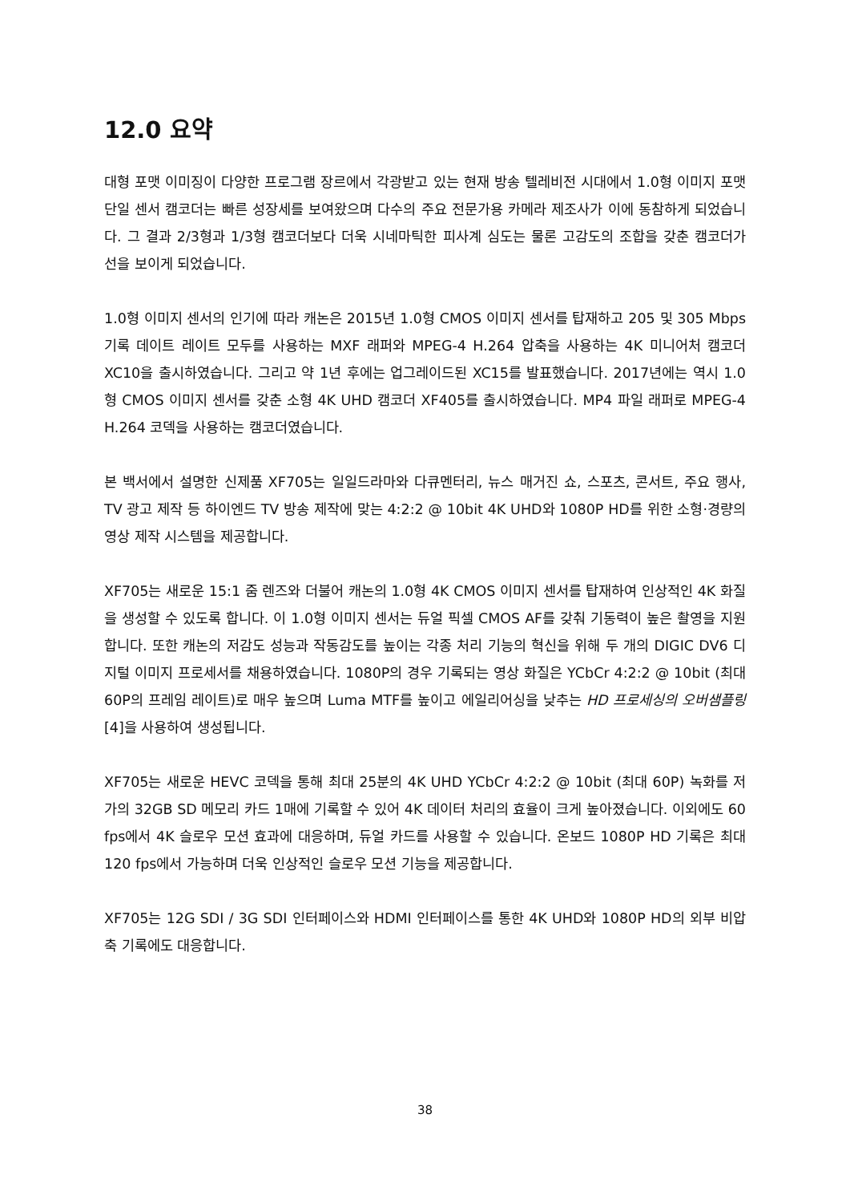12.0 요약
대형 포맷 이미징이 다양한 프로그램 장르에서 각광받고 있는 현재 방송 텔레비전 시대에서 1.0형 이미지 포맷 단일 센서 캠코더는 빠른 성장세를 보여왔으며 다수의 주요 전문가용 카메라 제조사가 이에 동참하게 되었습니다. 그 결과 2/3형과 1/3형 캠코더보다 더욱 시네마틱한 피사계 심도는 물론 고감도의 조합을 갖춘 캠코더가 선을 보이게 되었습니다.
1.0형 이미지 센서의 인기에 따라 캐논은 2015년 1.0형 CMOS 이미지 센서를 탑재하고 205 및 305 Mbps 기록 데이트 레이트 모두를 사용하는 MXF 래퍼와 MPEG-4 H.264 압축을 사용하는 4K 미니어처 캠코더 XC10을 출시하였습니다. 그리고 약 1년 후에는 업그레이드된 XC15를 발표했습니다. 2017년에는 역시 1.0형 CMOS 이미지 센서를 갖춘 소형 4K UHD 캠코더 XF405를 출시하였습니다. MP4 파일 래퍼로 MPEG-4 H.264 코덱을 사용하는 캠코더였습니다.
본 백서에서 설명한 신제품 XF705는 일일드라마와 다큐멘터리, 뉴스 매거진 쇼, 스포츠, 콘서트, 주요 행사, TV 광고 제작 등 하이엔드 TV 방송 제작에 맞는 4:2:2 @ 10bit 4K UHD와 1080P HD를 위한 소형·경량의 영상 제작 시스템을 제공합니다.
XF705는 새로운 15:1 줌 렌즈와 더불어 캐논의 1.0형 4K CMOS 이미지 센서를 탑재하여 인상적인 4K 화질을 생성할 수 있도록 합니다. 이 1.0형 이미지 센서는 듀얼 픽셀 CMOS AF를 갖춰 기동력이 높은 촬영을 지원합니다. 또한 캐논의 저감도 성능과 작동감도를 높이는 각종 처리 기능의 혁신을 위해 두 개의 DIGIC DV6 디지털 이미지 프로세서를 채용하였습니다. 1080P의 경우 기록되는 영상 화질은 YCbCr 4:2:2 @ 10bit (최대 60P의 프레임 레이트)로 매우 높으며 Luma MTF를 높이고 에일리어싱을 낮추는 HD 프로세싱의 오버샘플링 [4]을 사용하여 생성됩니다.
XF705는 새로운 HEVC 코덱을 통해 최대 25분의 4K UHD YCbCr 4:2:2 @ 10bit (최대 60P) 녹화를 저가의 32GB SD 메모리 카드 1매에 기록할 수 있어 4K 데이터 처리의 효율이 크게 높아졌습니다. 이외에도 60 fps에서 4K 슬로우 모션 효과에 대응하며, 듀얼 카드를 사용할 수 있습니다. 온보드 1080P HD 기록은 최대 120 fps에서 가능하며 더욱 인상적인 슬로우 모션 기능을 제공합니다.
XF705는 12G SDI / 3G SDI 인터페이스와 HDMI 인터페이스를 통한 4K UHD와 1080P HD의 외부 비압축 기록에도 대응합니다.
38